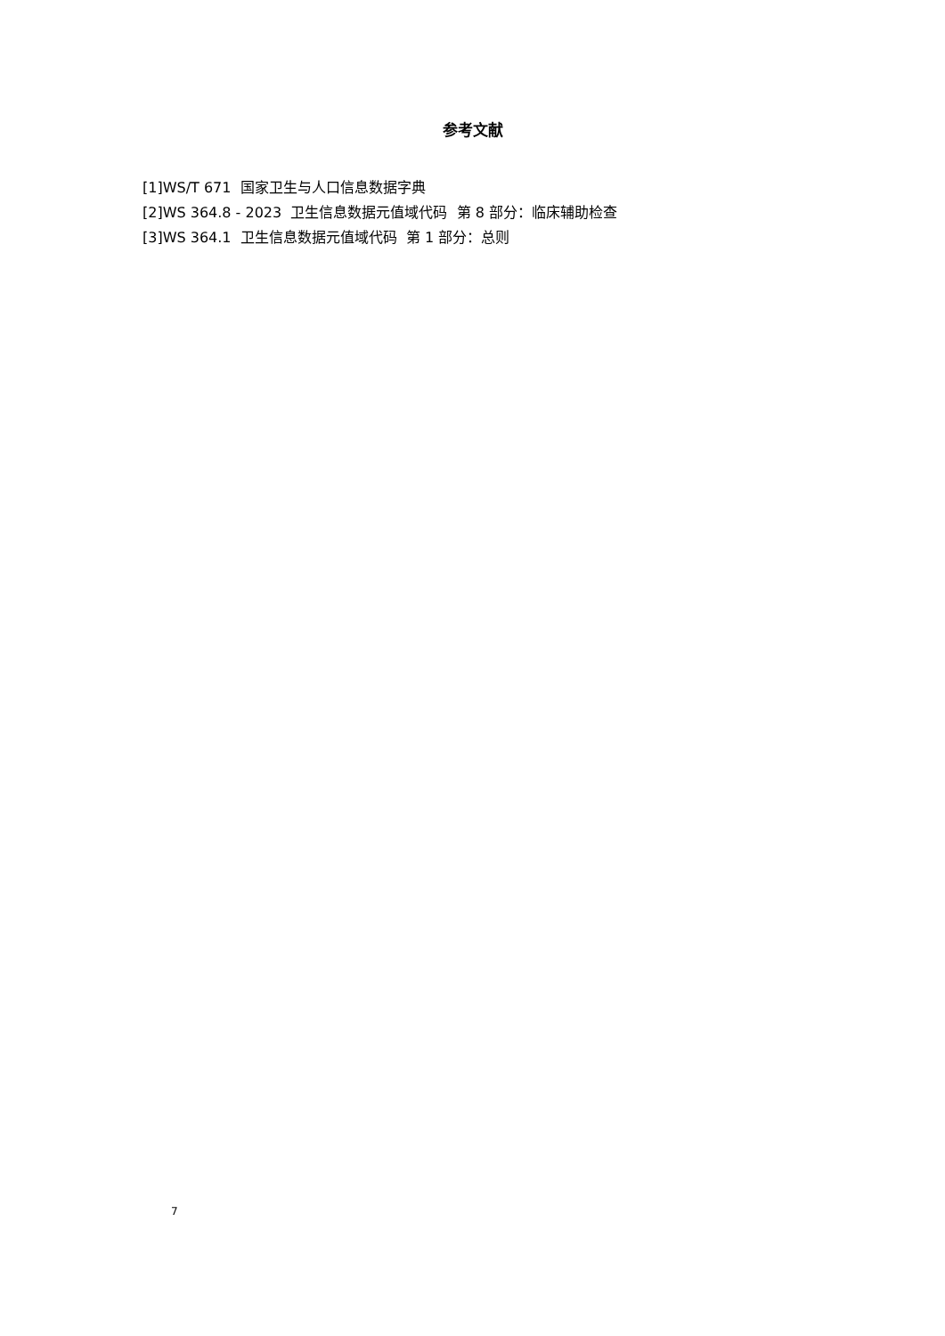参考文献
[1]WS/T 671 国家卫生与人口信息数据字典
[2]WS 364.8 - 2023 卫生信息数据元值域代码 第 8 部分：临床辅助检查
[3]WS 364.1 卫生信息数据元值域代码 第 1 部分：总则
7